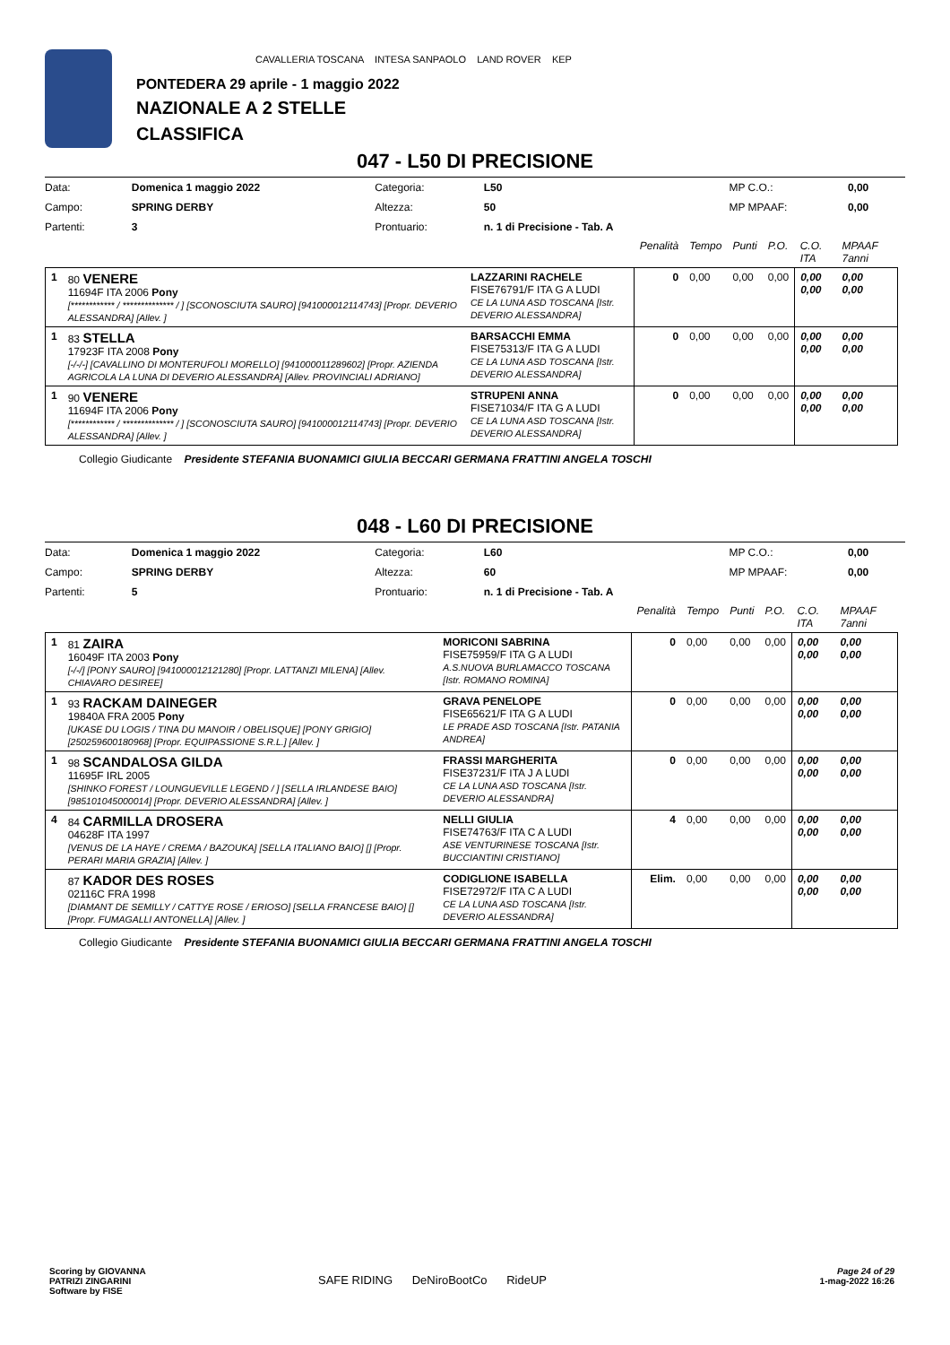CAVALLERIA TOSCANA INTESA SANPAOLO LAND ROVER KEP
PONTEDERA 29 aprile - 1 maggio 2022
NAZIONALE A 2 STELLE
CLASSIFICA
047 - L50 DI PRECISIONE
| Data: | Domenica 1 maggio 2022 | Categoria: | L50 | MP C.O.: | 0,00 |
| Campo: | SPRING DERBY | Altezza: | 50 | MP MPAAF: | 0,00 |
| Partenti: | 3 | Prontuario: | n. 1 di Precisione - Tab. A | | |
| | | | Penalità | Tempo | Punti | P.O. | C.O. ITA | MPAAF 7anni |
| 1 | 80 VENERE 11694F ITA 2006 Pony [************ / ************** / ] [SCONOSCIUTA SAURO] [941000012114743] [Propr. DEVERIO ALESSANDRA] [Allev. ] | LAZZARINI RACHELE FISE76791/F ITA G A LUDI CE LA LUNA ASD TOSCANA [Istr. DEVERIO ALESSANDRA] | 0 | 0,00 | 0,00 | 0,00 | 0,00 0,00 | 0,00 0,00 |
| 1 | 83 STELLA 17923F ITA 2008 Pony [-/-/-] [CAVALLINO DI MONTERUFOLI MORELLO] [941000011289602] [Propr. AZIENDA AGRICOLA LA LUNA DI DEVERIO ALESSANDRA] [Allev. PROVINCIALI ADRIANO] | BARSACCHI EMMA FISE75313/F ITA G A LUDI CE LA LUNA ASD TOSCANA [Istr. DEVERIO ALESSANDRA] | 0 | 0,00 | 0,00 | 0,00 | 0,00 0,00 | 0,00 0,00 |
| 1 | 90 VENERE 11694F ITA 2006 Pony [************ / ************** / ] [SCONOSCIUTA SAURO] [941000012114743] [Propr. DEVERIO ALESSANDRA] [Allev. ] | STRUPENI ANNA FISE71034/F ITA G A LUDI CE LA LUNA ASD TOSCANA [Istr. DEVERIO ALESSANDRA] | 0 | 0,00 | 0,00 | 0,00 | 0,00 0,00 | 0,00 0,00 |
Collegio Giudicante Presidente STEFANIA BUONAMICI GIULIA BECCARI GERMANA FRATTINI ANGELA TOSCHI
048 - L60 DI PRECISIONE
| Data: | Domenica 1 maggio 2022 | Categoria: | L60 | MP C.O.: | 0,00 |
| Campo: | SPRING DERBY | Altezza: | 60 | MP MPAAF: | 0,00 |
| Partenti: | 5 | Prontuario: | n. 1 di Precisione - Tab. A | | |
| | | | Penalità | Tempo | Punti | P.O. | C.O. ITA | MPAAF 7anni |
| 1 | 81 ZAIRA 16049F ITA 2003 Pony [-/-/] [PONY SAURO] [941000012121280] [Propr. LATTANZI MILENA] [Allev. CHIAVARO DESIREE] | MORICONI SABRINA FISE75959/F ITA G A LUDI A.S.NUOVA BURLAMACCO TOSCANA [Istr. ROMANO ROMINA] | 0 | 0,00 | 0,00 | 0,00 | 0,00 0,00 | 0,00 0,00 |
| 1 | 93 RACKAM DAINEGER 19840A FRA 2005 Pony [UKASE DU LOGIS / TINA DU MANOIR / OBELISQUE] [PONY GRIGIO] [250259600180968] [Propr. EQUIPASSIONE S.R.L.] [Allev. ] | GRAVA PENELOPE FISE65621/F ITA G A LUDI LE PRADE ASD TOSCANA [Istr. PATANIA ANDREA] | 0 | 0,00 | 0,00 | 0,00 | 0,00 0,00 | 0,00 0,00 |
| 1 | 98 SCANDALOSA GILDA 11695F IRL 2005 [SHINKO FOREST / LOUNGUEVILLE LEGEND / ] [SELLA IRLANDESE BAIO] [985101045000014] [Propr. DEVERIO ALESSANDRA] [Allev. ] | FRASSI MARGHERITA FISE37231/F ITA J A LUDI CE LA LUNA ASD TOSCANA [Istr. DEVERIO ALESSANDRA] | 0 | 0,00 | 0,00 | 0,00 | 0,00 0,00 | 0,00 0,00 |
| 4 | 84 CARMILLA DROSERA 04628F ITA 1997 [VENUS DE LA HAYE / CREMA / BAZOUKA] [SELLA ITALIANO BAIO] [] [Propr. PERARI MARIA GRAZIA] [Allev. ] | NELLI GIULIA FISE74763/F ITA C A LUDI ASE VENTURINESE TOSCANA [Istr. BUCCIANTINI CRISTIANO] | 4 | 0,00 | 0,00 | 0,00 | 0,00 0,00 | 0,00 0,00 |
| | 87 KADOR DES ROSES 02116C FRA 1998 [DIAMANT DE SEMILLY / CATTYE ROSE / ERIOSO] [SELLA FRANCESE BAIO] [] [Propr. FUMAGALLI ANTONELLA] [Allev. ] | CODIGLIONE ISABELLA FISE72972/F ITA C A LUDI CE LA LUNA ASD TOSCANA [Istr. DEVERIO ALESSANDRA] | Elim. | 0,00 | 0,00 | 0,00 | 0,00 0,00 | 0,00 0,00 |
Collegio Giudicante Presidente STEFANIA BUONAMICI GIULIA BECCARI GERMANA FRATTINI ANGELA TOSCHI
Scoring by GIOVANNA
PATRIZI ZINGARINI
Software by FISE
SAFE RIDING DeNiroBootCo RideUP
Page 24 of 29
1-mag-2022 16:26